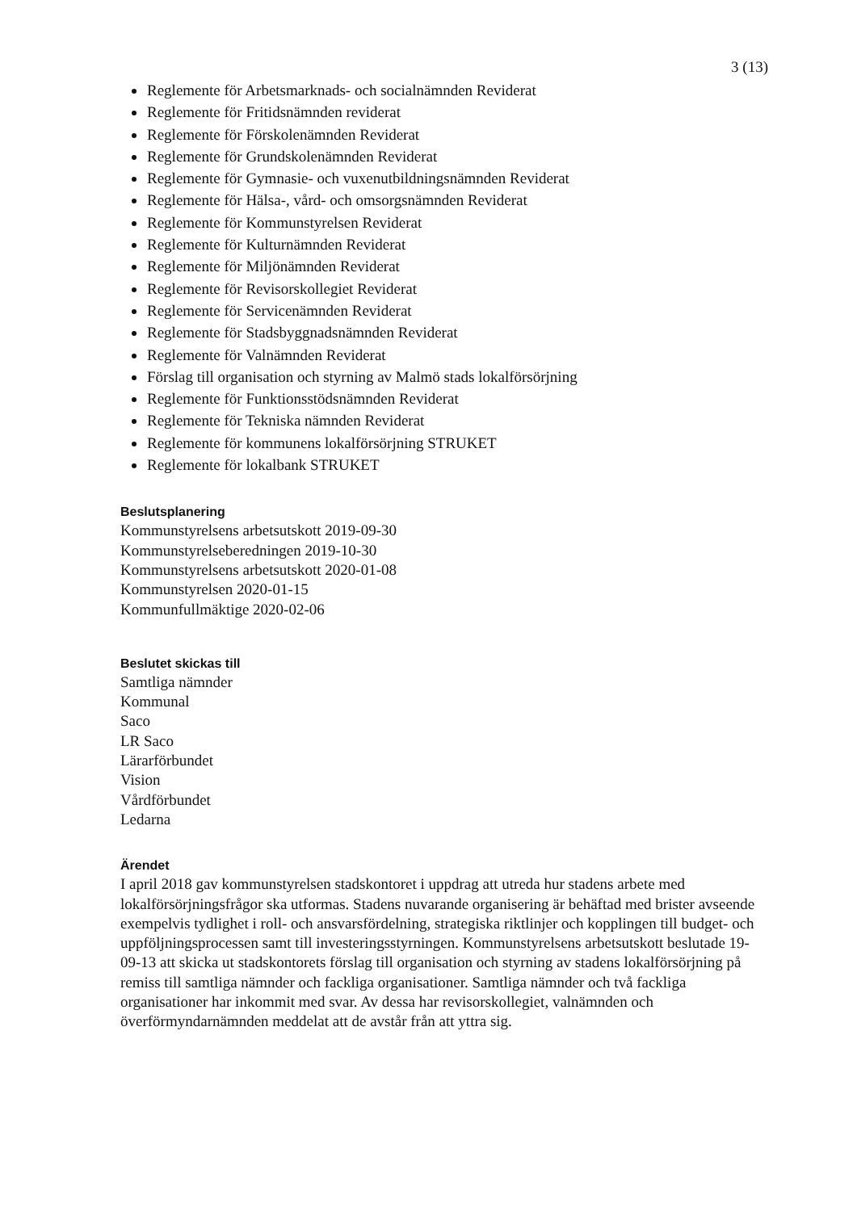3 (13)
Reglemente för Arbetsmarknads- och socialnämnden Reviderat
Reglemente för Fritidsnämnden reviderat
Reglemente för Förskolenämnden Reviderat
Reglemente för Grundskolenämnden Reviderat
Reglemente för Gymnasie- och vuxenutbildningsnämnden Reviderat
Reglemente för Hälsa-, vård- och omsorgsnämnden Reviderat
Reglemente för Kommunstyrelsen Reviderat
Reglemente för Kulturnämnden Reviderat
Reglemente för Miljönämnden Reviderat
Reglemente för Revisorskollegiet Reviderat
Reglemente för Servicenämnden Reviderat
Reglemente för Stadsbyggnadsnämnden Reviderat
Reglemente för Valnämnden Reviderat
Förslag till organisation och styrning av Malmö stads lokalförsörjning
Reglemente för Funktionsstödsnämnden Reviderat
Reglemente för Tekniska nämnden Reviderat
Reglemente för kommunens lokalförsörjning STRUKET
Reglemente för lokalbank STRUKET
Beslutsplanering
Kommunstyrelsens arbetsutskott 2019-09-30
Kommunstyrelseberedningen 2019-10-30
Kommunstyrelsens arbetsutskott 2020-01-08
Kommunstyrelsen 2020-01-15
Kommunfullmäktige 2020-02-06
Beslutet skickas till
Samtliga nämnder
Kommunal
Saco
LR Saco
Lärarförbundet
Vision
Vårdförbundet
Ledarna
Ärendet
I april 2018 gav kommunstyrelsen stadskontoret i uppdrag att utreda hur stadens arbete med lokalförsörjningsfrågor ska utformas. Stadens nuvarande organisering är behäftad med brister avseende exempelvis tydlighet i roll- och ansvarsfördelning, strategiska riktlinjer och kopplingen till budget- och uppföljningsprocessen samt till investeringsstyrningen. Kommunstyrelsens arbetsutskott beslutade 19-09-13 att skicka ut stadskontorets förslag till organisation och styrning av stadens lokalförsörjning på remiss till samtliga nämnder och fackliga organisationer. Samtliga nämnder och två fackliga organisationer har inkommit med svar. Av dessa har revisorskollegiet, valnämnden och överförmyndarnämnden meddelat att de avstår från att yttra sig.